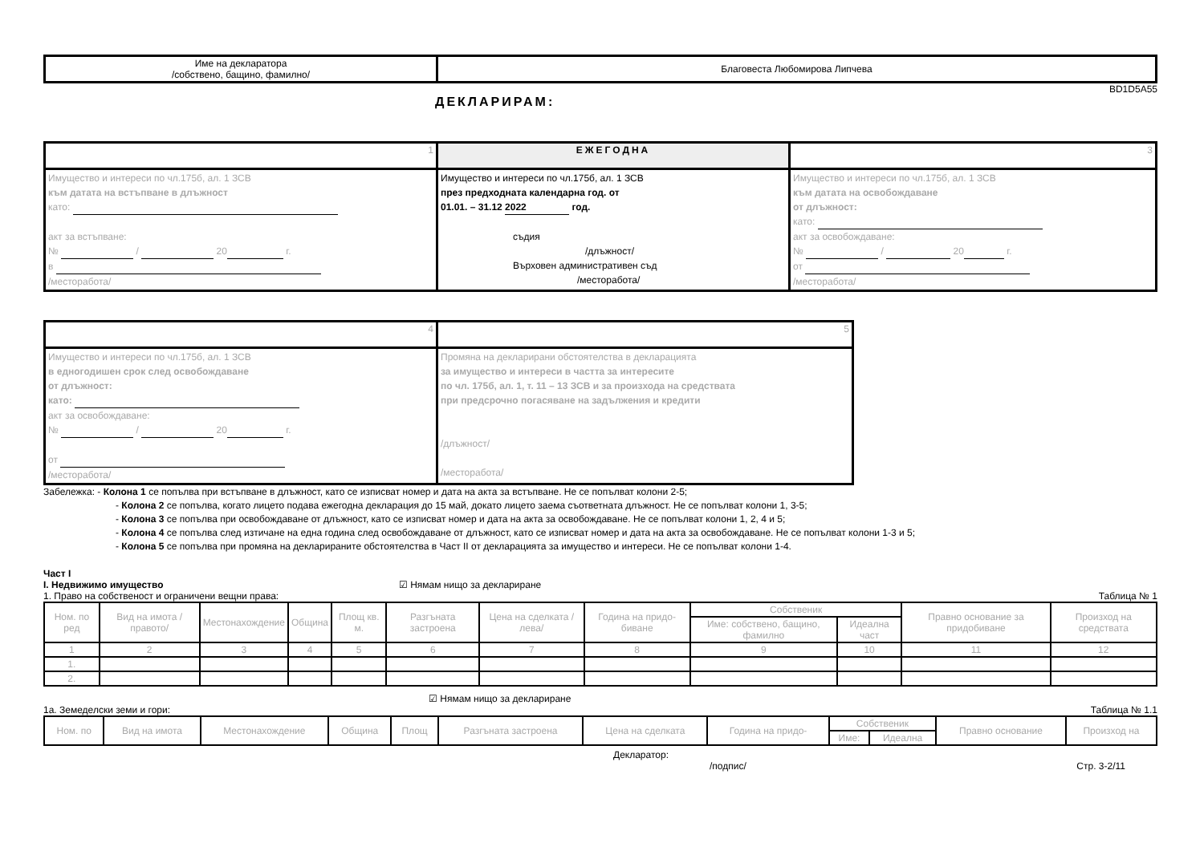| Име на декларатора /собствено, бащино, фамилно/ | Благовеста Любомирова Липчева |
BD1D5A55
ДЕКЛАРИРАМ:
| 1 | ЕЖЕГОДНА | 3 |
| Имущество и интереси по чл.175б, ал. 1 ЗСВ към датата на встъпване в длъжност като: акт за встъпване: № / 20 г. в /месторабота/ | Имущество и интереси по чл.175б, ал. 1 ЗСВ през предходната календарна год. от 01.01. – 31.12 2022 год. съдия /длъжност/ Върховен административен съд /месторабота/ | Имущество и интереси по чл.175б, ал. 1 ЗСВ към датата на освобождаване от длъжност: като: акт за освобождаване: № / 20 г. от /месторабота/ |
| 4 | 5 |
| Имущество и интереси по чл.175б, ал. 1 ЗСВ в едногодишен срок след освобождаване от длъжност: като: акт за освобождаване: № / 20 г. от /месторабота/ | Промяна на декларирани обстоятелства в декларацията за имущество и интереси в частта за интересите по чл. 175б, ал. 1, т. 11 – 13 ЗСВ и за произхода на средствата при предсрочно погасяване на задължения и кредити /длъжност/ /месторабота/ |
Забележка: - Колона 1 се попълва при встъпване в длъжност, като се изписват номер и дата на акта за встъпване. Не се попълват колони 2-5;
- Колона 2 се попълва, когато лицето подава ежегодна декларация до 15 май, докато лицето заема съответната длъжност. Не се попълват колони 1, 3-5;
- Колона 3 се попълва при освобождаване от длъжност, като се изписват номер и дата на акта за освобождаване. Не се попълват колони 1, 2, 4 и 5;
- Колона 4 се попълва след изтичане на една година след освобождаване от длъжност, като се изписват номер и дата на акта за освобождаване. Не се попълват колони 1-3 и 5;
- Колона 5 се попълва при промяна на декларираните обстоятелства в Част II от декларацията за имущество и интереси. Не се попълват колони 1-4.
Част I
I. Недвижимо имущество ☑ Нямам нищо за деклариране
1. Право на собственост и ограничени вещни права: Таблица № 1
| Ном. по ред | Вид на имота /правото/ | Местонахождение | Община | Площ кв. м. | Разгъната застроена | Цена на сделката /лева/ | Година на придо- биване | Собственик | | Правно основание за придобиване | Произход на средствата |
| --- | --- | --- | --- | --- | --- | --- | --- | --- | --- | --- | --- |
| | | | | | | | | Име: собствено, бащино, фамилно | Идеална част | | |
| 1 | 2 | 3 | 4 | 5 | 6 | 7 | 8 | 9 | 10 | 11 | 12 |
| 1. | | | | | | | | | | | |
| 2. | | | | | | | | | | | |
☑ Нямам нищо за деклариране
1а. Земеделски земи и гори: Таблица № 1.1
| Ном. по | Вид на имота | Местонахождение | Община | Площ | Разгъната застроена | Цена на сделката | Година на придо- | Собственик | | Правно основание | Произход на |
| --- | --- | --- | --- | --- | --- | --- | --- | --- | --- | --- | --- |
| | | | | | | | | Име: | Идеална | | |
Декларатор:
/подпис/ Стр. 3-2/11